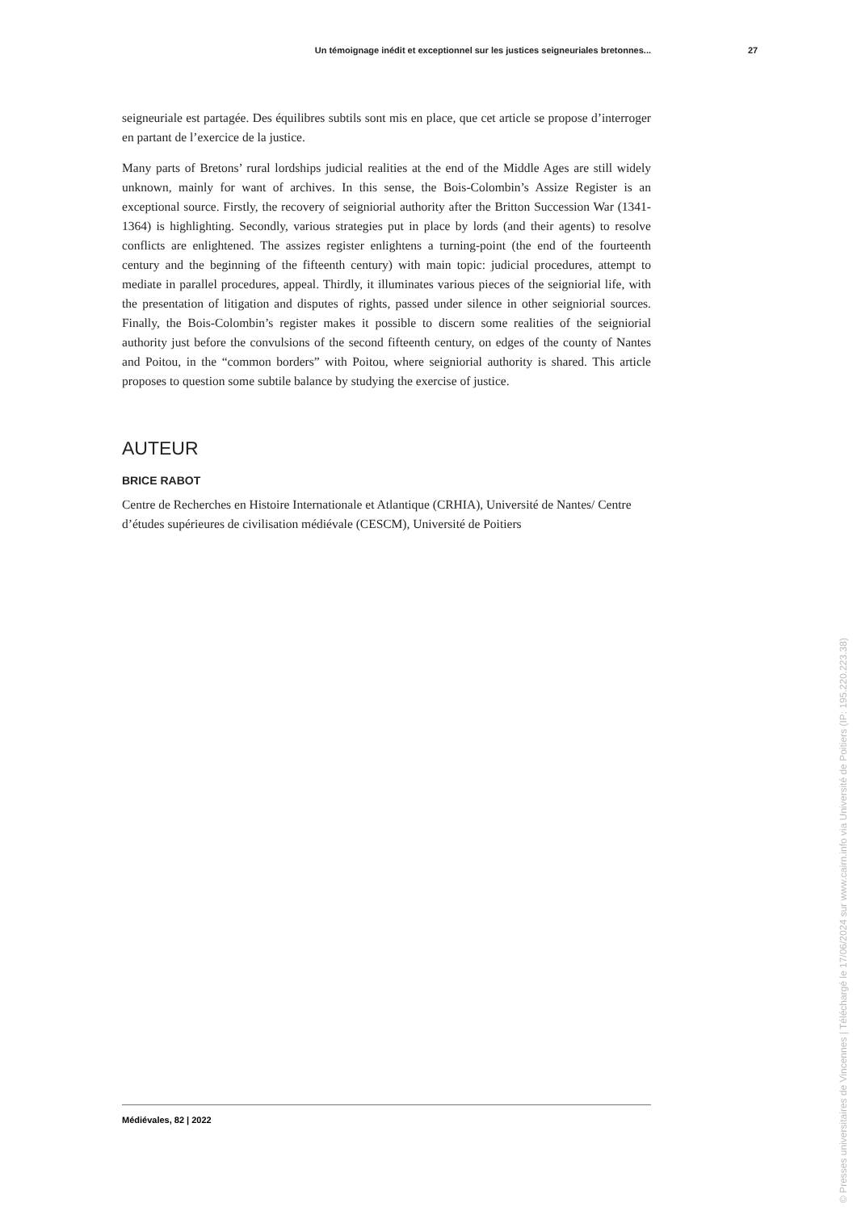Un témoignage inédit et exceptionnel sur les justices seigneuriales bretonnes... 27
seigneuriale est partagée. Des équilibres subtils sont mis en place, que cet article se propose d’interroger en partant de l’exercice de la justice.
Many parts of Bretons’ rural lordships judicial realities at the end of the Middle Ages are still widely unknown, mainly for want of archives. In this sense, the Bois-Colombin’s Assize Register is an exceptional source. Firstly, the recovery of seigniorial authority after the Britton Succession War (1341-1364) is highlighting. Secondly, various strategies put in place by lords (and their agents) to resolve conflicts are enlightened. The assizes register enlightens a turning-point (the end of the fourteenth century and the beginning of the fifteenth century) with main topic: judicial procedures, attempt to mediate in parallel procedures, appeal. Thirdly, it illuminates various pieces of the seigniorial life, with the presentation of litigation and disputes of rights, passed under silence in other seigniorial sources. Finally, the Bois-Colombin’s register makes it possible to discern some realities of the seigniorial authority just before the convulsions of the second fifteenth century, on edges of the county of Nantes and Poitou, in the “common borders” with Poitou, where seigniorial authority is shared. This article proposes to question some subtile balance by studying the exercise of justice.
AUTEUR
BRICE RABOT
Centre de Recherches en Histoire Internationale et Atlantique (CRHIA), Université de Nantes/ Centre d’études supérieures de civilisation médiévale (CESCM), Université de Poitiers
Médiévales, 82 | 2022
© Presses universitaires de Vincennes | Téléchargé le 17/06/2024 sur www.cairn.info via Université de Poitiers (IP: 195.220.223.38)